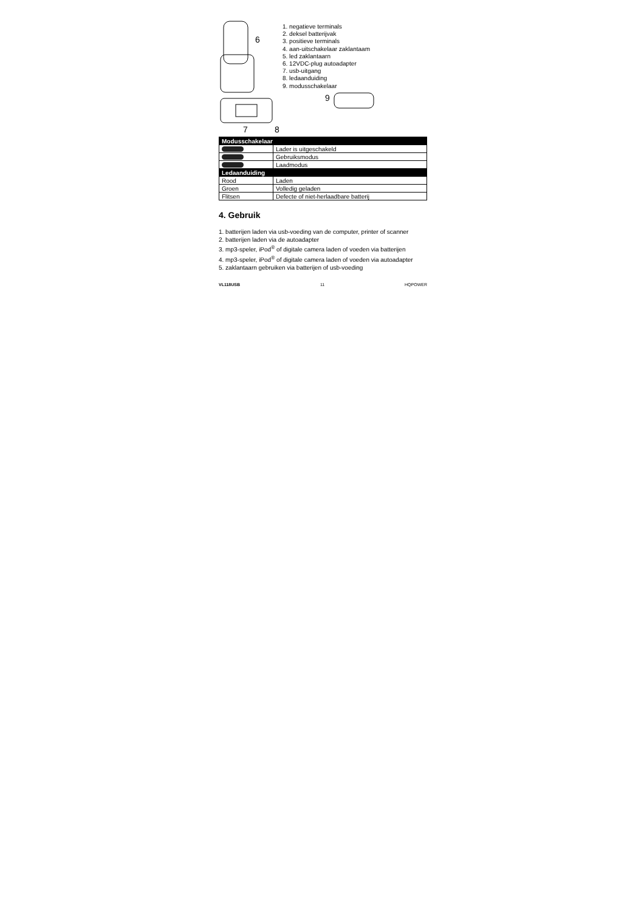6
7
8
1. negatieve terminals
2. deksel batterijvak
3. positieve terminals
4. aan-uitschakelaar zaklantaam
5. led zaklantaarn
6. 12VDC-plug autoadapter
7. usb-uitgang
8. ledaanduiding
9. modusschakelaar
9
| Modusschakelaar | |
| --- | --- |
| | Lader is uitgeschakeld |
| | Gebruiksmodus |
| | Laadmodus |
| Ledaanduiding | |
| Rood | Laden |
| Groen | Volledig geladen |
| Flitsen | Defecte of niet-herlaadbare batterij |
4. Gebruik
1. batterijen laden via usb-voeding van de computer, printer of scanner
2. batterijen laden via de autoadapter
3. mp3-speler, iPod<sup>®</sup> of digitale camera laden of voeden via batterijen
4. mp3-speler, iPod<sup>®</sup> of digitale camera laden of voeden via autoadapter
5. zaklantaarn gebruiken via batterijen of usb-voeding
VL118USB 11 HQPOWER